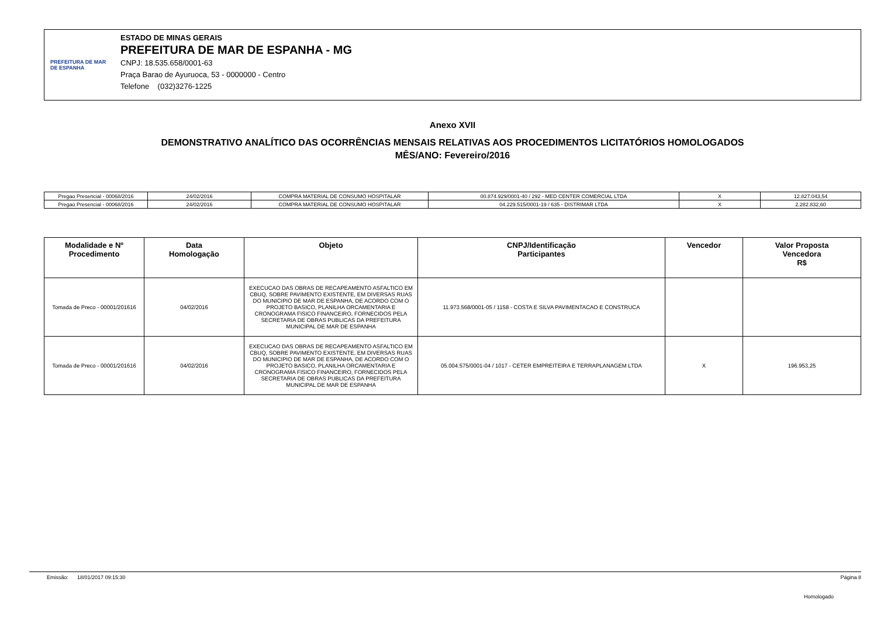PREFEITURA DE MAR DE ESPANHA
ESTADO DE MINAS GERAIS
PREFEITURA DE MAR DE ESPANHA - MG
CNPJ: 18.535.658/0001-63
Praça Barao de Ayuruoca, 53 - 0000000 - Centro
Telefone (032)3276-1225
Anexo XVII
DEMONSTRATIVO ANALÍTICO DAS OCORRÊNCIAS MENSAIS RELATIVAS AOS PROCEDIMENTOS LICITATÓRIOS HOMOLOGADOS
MÊS/ANO: Fevereiro/2016
| Pregao Presencial - 00068/2016 | 24/02/2016 | COMPRA MATERIAL DE CONSUMO HOSPITALAR | 00.874.929/0001-40 / 292 - MED CENTER COMERCIAL LTDA | X | 12.827.043,54 |
| Pregao Presencial - 00068/2016 | 24/02/2016 | COMPRA MATERIAL DE CONSUMO HOSPITALAR | 04.229.515/0001-19 / 635 - DISTRIMAR LTDA | X | 2.282.832,60 |
| Modalidade e Nº Procedimento | Data Homologação | Objeto | CNPJ/Identificação Participantes | Vencedor | Valor Proposta Vencedora R$ |
| --- | --- | --- | --- | --- | --- |
| Tomada de Preco - 00001/201616 | 04/02/2016 | EXECUCAO DAS OBRAS DE RECAPEAMENTO ASFALTICO EM CBUQ, SOBRE PAVIMENTO EXISTENTE, EM DIVERSAS RUAS DO MUNICIPIO DE MAR DE ESPANHA, DE ACORDO COM O PROJETO BASICO, PLANILHA ORCAMENTARIA E CRONOGRAMA FISICO FINANCEIRO, FORNECIDOS PELA SECRETARIA DE OBRAS PUBLICAS DA PREFEITURA MUNICIPAL DE MAR DE ESPANHA | 11.973.568/0001-05 / 1158 - COSTA E SILVA PAVIMENTACAO E CONSTRUCA | | |
| Tomada de Preco - 00001/201616 | 04/02/2016 | EXECUCAO DAS OBRAS DE RECAPEAMENTO ASFALTICO EM CBUQ, SOBRE PAVIMENTO EXISTENTE, EM DIVERSAS RUAS DO MUNICIPIO DE MAR DE ESPANHA, DE ACORDO COM O PROJETO BASICO, PLANILHA ORCAMENTARIA E CRONOGRAMA FISICO FINANCEIRO, FORNECIDOS PELA SECRETARIA DE OBRAS PUBLICAS DA PREFEITURA MUNICIPAL DE MAR DE ESPANHA | 05.004.575/0001-04 / 1017 - CETER EMPREITEIRA E TERRAPLANAGEM LTDA | X | 196.953,25 |
Emissão: 18/01/2017 09:15:30 Página 8
Homologado